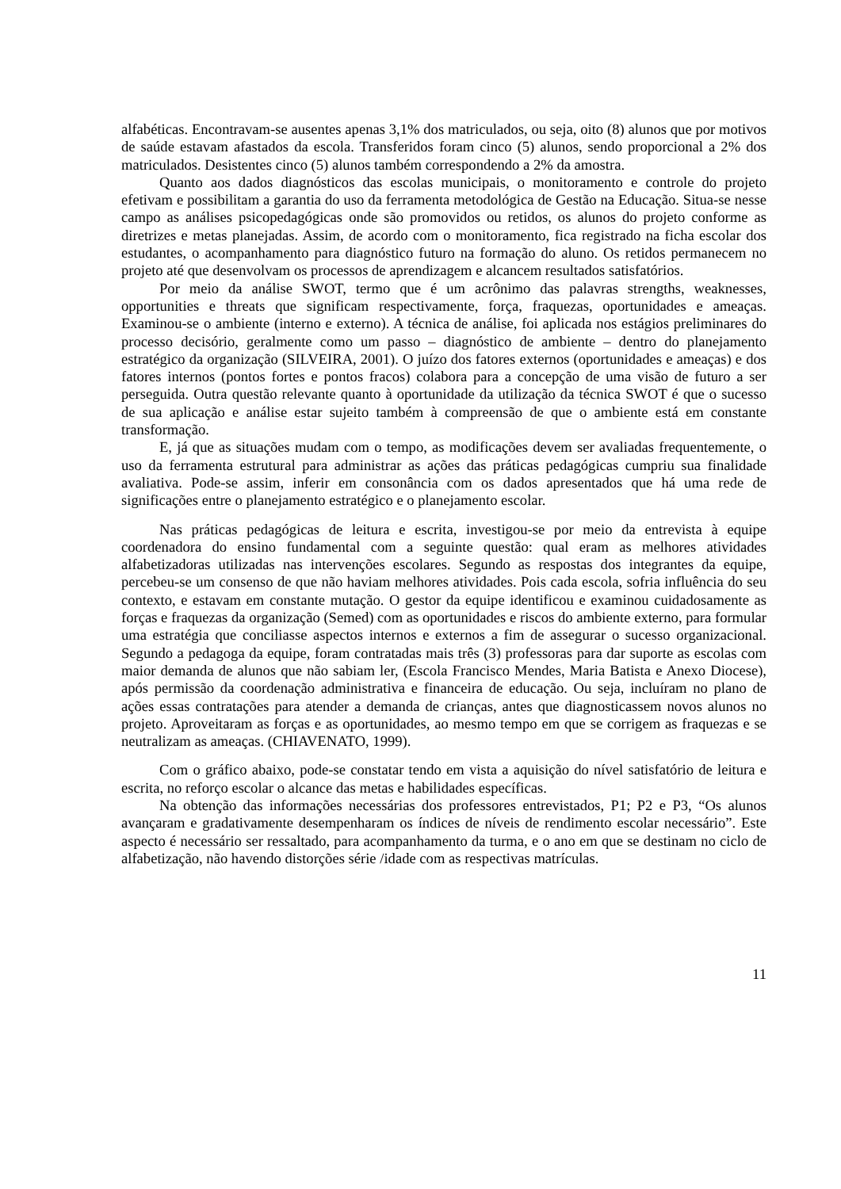alfabéticas. Encontravam-se ausentes apenas 3,1% dos matriculados, ou seja, oito (8) alunos que por motivos de saúde estavam afastados da escola. Transferidos foram cinco (5) alunos, sendo proporcional a 2% dos matriculados. Desistentes cinco (5) alunos também correspondendo a 2% da amostra.
Quanto aos dados diagnósticos das escolas municipais, o monitoramento e controle do projeto efetivam e possibilitam a garantia do uso da ferramenta metodológica de Gestão na Educação. Situa-se nesse campo as análises psicopedagógicas onde são promovidos ou retidos, os alunos do projeto conforme as diretrizes e metas planejadas. Assim, de acordo com o monitoramento, fica registrado na ficha escolar dos estudantes, o acompanhamento para diagnóstico futuro na formação do aluno. Os retidos permanecem no projeto até que desenvolvam os processos de aprendizagem e alcancem resultados satisfatórios.
Por meio da análise SWOT, termo que é um acrônimo das palavras strengths, weaknesses, opportunities e threats que significam respectivamente, força, fraquezas, oportunidades e ameaças. Examinou-se o ambiente (interno e externo). A técnica de análise, foi aplicada nos estágios preliminares do processo decisório, geralmente como um passo – diagnóstico de ambiente – dentro do planejamento estratégico da organização (SILVEIRA, 2001). O juízo dos fatores externos (oportunidades e ameaças) e dos fatores internos (pontos fortes e pontos fracos) colabora para a concepção de uma visão de futuro a ser perseguida. Outra questão relevante quanto à oportunidade da utilização da técnica SWOT é que o sucesso de sua aplicação e análise estar sujeito também à compreensão de que o ambiente está em constante transformação.
E, já que as situações mudam com o tempo, as modificações devem ser avaliadas frequentemente, o uso da ferramenta estrutural para administrar as ações das práticas pedagógicas cumpriu sua finalidade avaliativa. Pode-se assim, inferir em consonância com os dados apresentados que há uma rede de significações entre o planejamento estratégico e o planejamento escolar.
Nas práticas pedagógicas de leitura e escrita, investigou-se por meio da entrevista à equipe coordenadora do ensino fundamental com a seguinte questão: qual eram as melhores atividades alfabetizadoras utilizadas nas intervenções escolares. Segundo as respostas dos integrantes da equipe, percebeu-se um consenso de que não haviam melhores atividades. Pois cada escola, sofria influência do seu contexto, e estavam em constante mutação. O gestor da equipe identificou e examinou cuidadosamente as forças e fraquezas da organização (Semed) com as oportunidades e riscos do ambiente externo, para formular uma estratégia que conciliasse aspectos internos e externos a fim de assegurar o sucesso organizacional. Segundo a pedagoga da equipe, foram contratadas mais três (3) professoras para dar suporte as escolas com maior demanda de alunos que não sabiam ler, (Escola Francisco Mendes, Maria Batista e Anexo Diocese), após permissão da coordenação administrativa e financeira de educação. Ou seja, incluíram no plano de ações essas contratações para atender a demanda de crianças, antes que diagnosticassem novos alunos no projeto. Aproveitaram as forças e as oportunidades, ao mesmo tempo em que se corrigem as fraquezas e se neutralizam as ameaças. (CHIAVENATO, 1999).
Com o gráfico abaixo, pode-se constatar tendo em vista a aquisição do nível satisfatório de leitura e escrita, no reforço escolar o alcance das metas e habilidades específicas.
Na obtenção das informações necessárias dos professores entrevistados, P1; P2 e P3, “Os alunos avançaram e gradativamente desempenharam os índices de níveis de rendimento escolar necessário”. Este aspecto é necessário ser ressaltado, para acompanhamento da turma, e o ano em que se destinam no ciclo de alfabetização, não havendo distorções série /idade com as respectivas matrículas.
11